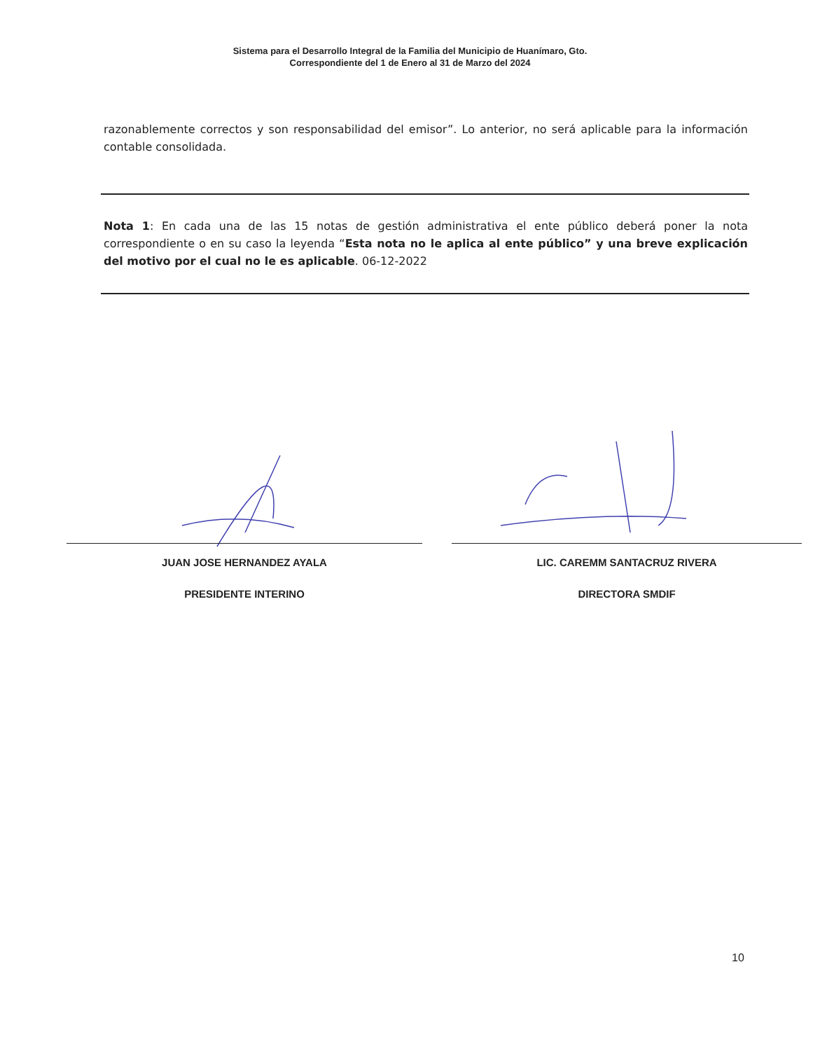Sistema para el Desarrollo Integral de la Familia del Municipio de Huanímaro, Gto.
Correspondiente del 1 de Enero al 31 de Marzo del 2024
razonablemente correctos y son responsabilidad del emisor”. Lo anterior, no será aplicable para la información contable consolidada.
Nota 1: En cada una de las 15 notas de gestión administrativa el ente público deberá poner la nota correspondiente o en su caso la leyenda “Esta nota no le aplica al ente público” y una breve explicación del motivo por el cual no le es aplicable. 06-12-2022
JUAN JOSE HERNANDEZ AYALA
PRESIDENTE INTERINO
LIC. CAREMM SANTACRUZ RIVERA
DIRECTORA SMDIF
10